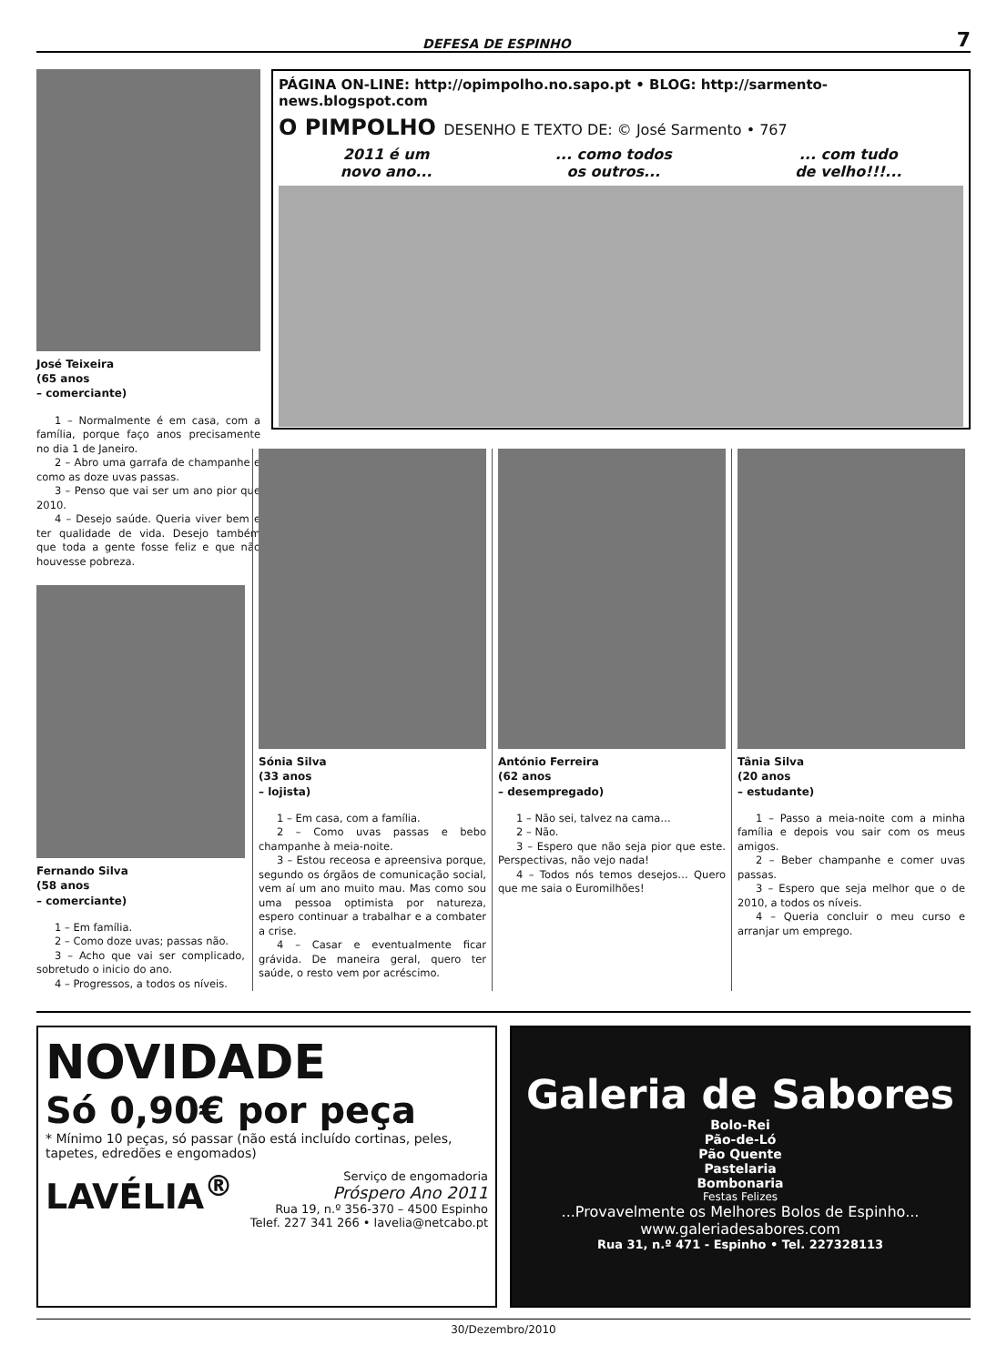DEFESA DE ESPINHO 7
José Teixeira
(65 anos
– comerciante)
1 – Normalmente é em casa, com a família, porque faço anos precisamente no dia 1 de Janeiro.
2 – Abro uma garrafa de champanhe e como as doze uvas passas.
3 – Penso que vai ser um ano pior que 2010.
4 – Desejo saúde. Queria viver bem e ter qualidade de vida. Desejo também que toda a gente fosse feliz e que não houvesse pobreza.
PÁGINA ON-LINE: http://opimpolho.no.sapo.pt • BLOG: http://sarmento-news.blogspot.com
O PIMPOLHO DESENHO E TEXTO DE: © José Sarmento • 767
2011 é um
novo ano...
... como todos
os outros...
... com tudo
de velho!!!...
Fernando Silva
(58 anos
– comerciante)
1 – Em família.
2 – Como doze uvas; passas não.
3 – Acho que vai ser complicado, sobretudo o inicio do ano.
4 – Progressos, a todos os níveis.
Sónia Silva
(33 anos
– lojista)
1 – Em casa, com a família.
2 – Como uvas passas e bebo champanhe à meia-noite.
3 – Estou receosa e apreensiva porque, segundo os órgãos de comunicação social, vem aí um ano muito mau. Mas como sou uma pessoa optimista por natureza, espero continuar a trabalhar e a combater a crise.
4 – Casar e eventualmente ficar grávida. De maneira geral, quero ter saúde, o resto vem por acréscimo.
António Ferreira
(62 anos
– desempregado)
1 – Não sei, talvez na cama…
2 – Não.
3 – Espero que não seja pior que este. Perspectivas, não vejo nada!
4 – Todos nós temos desejos… Quero que me saia o Euromilhões!
Tânia Silva
(20 anos
– estudante)
1 – Passo a meia-noite com a minha família e depois vou sair com os meus amigos.
2 – Beber champanhe e comer uvas passas.
3 – Espero que seja melhor que o de 2010, a todos os níveis.
4 – Queria concluir o meu curso e arranjar um emprego.
NOVIDADE
Só 0,90€ por peça
* Mínimo 10 peças, só passar (não está incluído cortinas, peles, tapetes, edredões e engomados)
LAVÉLIA<sup>®</sup>
Serviço de engomadoria
Próspero Ano 2011
Rua 19, n.º 356-370 – 4500 Espinho
Telef. 227 341 266 • lavelia@netcabo.pt
Galeria de Sabores
Bolo-Rei
Pão-de-Ló
Pão Quente
Pastelaria
Bombonaria
Festas Felizes
...Provavelmente os Melhores Bolos de Espinho...
www.galeriadesabores.com
Rua 31, n.º 471 - Espinho • Tel. 227328113
30/Dezembro/2010